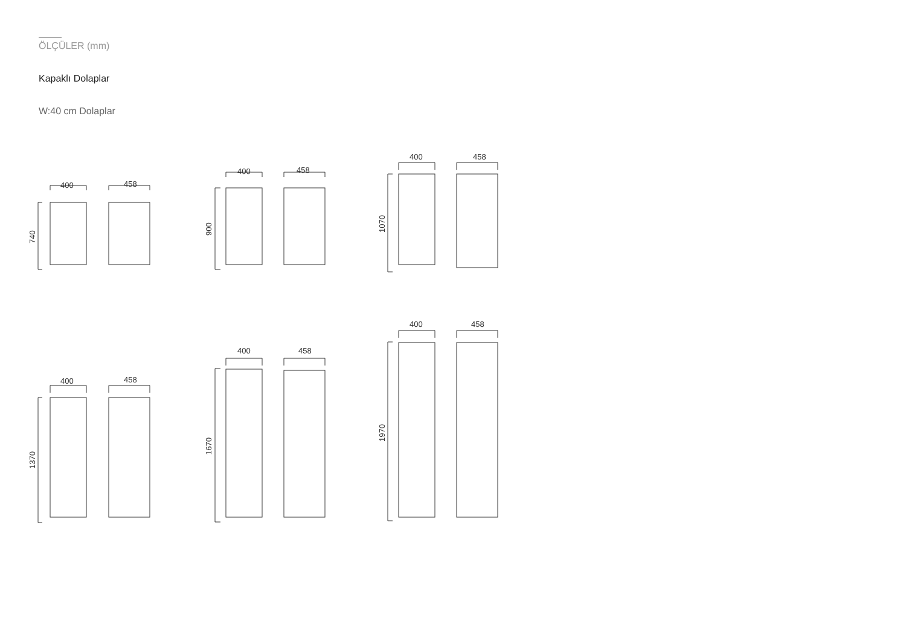ÖLÇÜLER (mm)
Kapaklı Dolaplar
W:40 cm Dolaplar
400
458
400
458
400
458
400
458
400
458
400
458
740
900
1070
1370
1670
1970